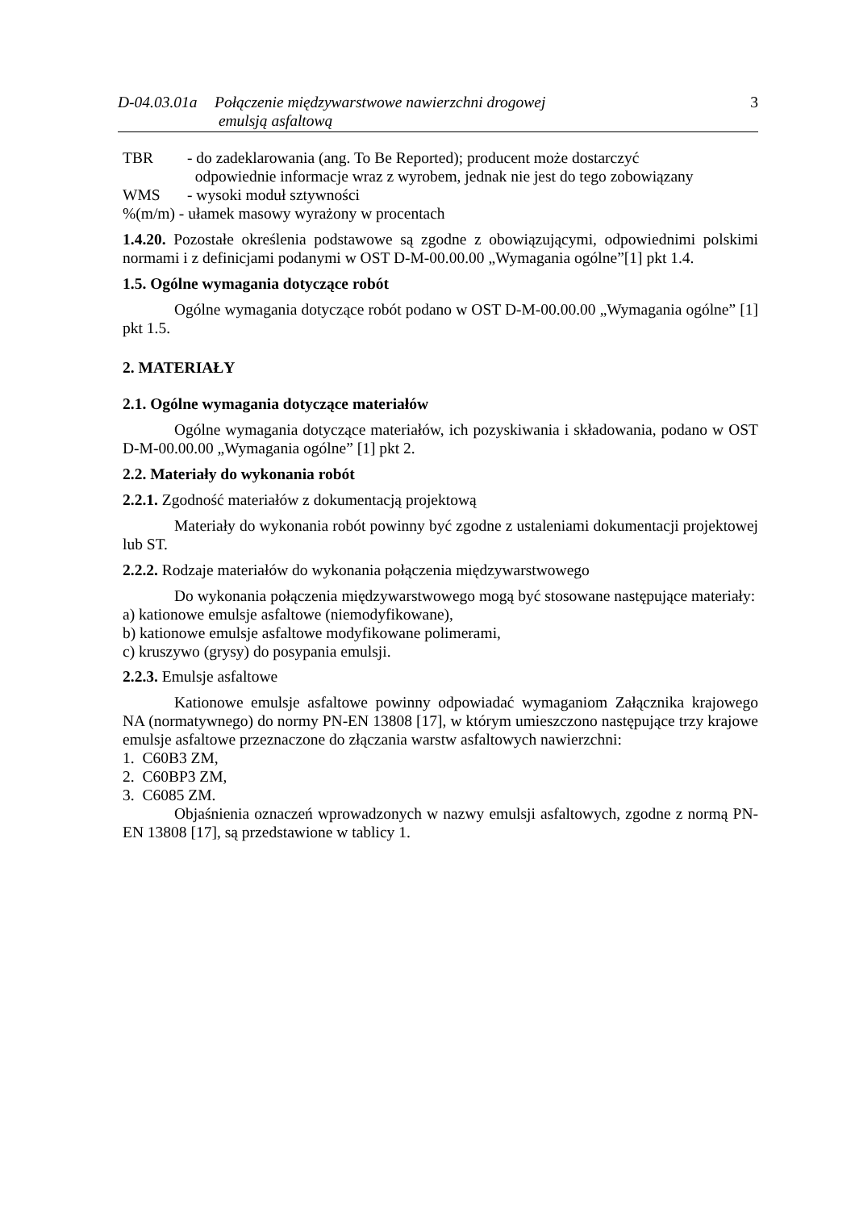D-04.03.01a
Połączenie międzywarstwowe nawierzchni drogowej
emulsją asfaltową
3
TBR - do zadeklarowania (ang. To Be Reported); producent może dostarczyć
odpowiednie informacje wraz z wyrobem, jednak nie jest do tego zobowiązany
WMS - wysoki moduł sztywności
%(m/m) - ułamek masowy wyrażony w procentach
1.4.20. Pozostałe określenia podstawowe są zgodne z obowiązującymi, odpowiednimi polskimi normami i z definicjami podanymi w OST D-M-00.00.00 „Wymagania ogólne”[1] pkt 1.4.
1.5. Ogólne wymagania dotyczące robót
Ogólne wymagania dotyczące robót podano w OST D-M-00.00.00 „Wymagania ogólne” [1] pkt 1.5.
2. MATERIAŁY
2.1. Ogólne wymagania dotyczące materiałów
Ogólne wymagania dotyczące materiałów, ich pozyskiwania i składowania, podano w OST D-M-00.00.00 „Wymagania ogólne” [1] pkt 2.
2.2. Materiały do wykonania robót
2.2.1. Zgodność materiałów z dokumentacją projektową
Materiały do wykonania robót powinny być zgodne z ustaleniami dokumentacji projektowej lub ST.
2.2.2. Rodzaje materiałów do wykonania połączenia międzywarstwowego
Do wykonania połączenia międzywarstwowego mogą być stosowane następujące materiały:
a) kationowe emulsje asfaltowe (niemodyfikowane),
b) kationowe emulsje asfaltowe modyfikowane polimerami,
c) kruszywo (grysy) do posypania emulsji.
2.2.3. Emulsje asfaltowe
Kationowe emulsje asfaltowe powinny odpowiadać wymaganiom Załącznika krajowego NA (normatywnego) do normy PN-EN 13808 [17], w którym umieszczono następujące trzy krajowe emulsje asfaltowe przeznaczone do złączania warstw asfaltowych nawierzchni:
1. C60B3 ZM,
2. C60BP3 ZM,
3. C6085 ZM.
Objaśnienia oznaczeń wprowadzonych w nazwy emulsji asfaltowych, zgodne z normą PN-EN 13808 [17], są przedstawione w tablicy 1.